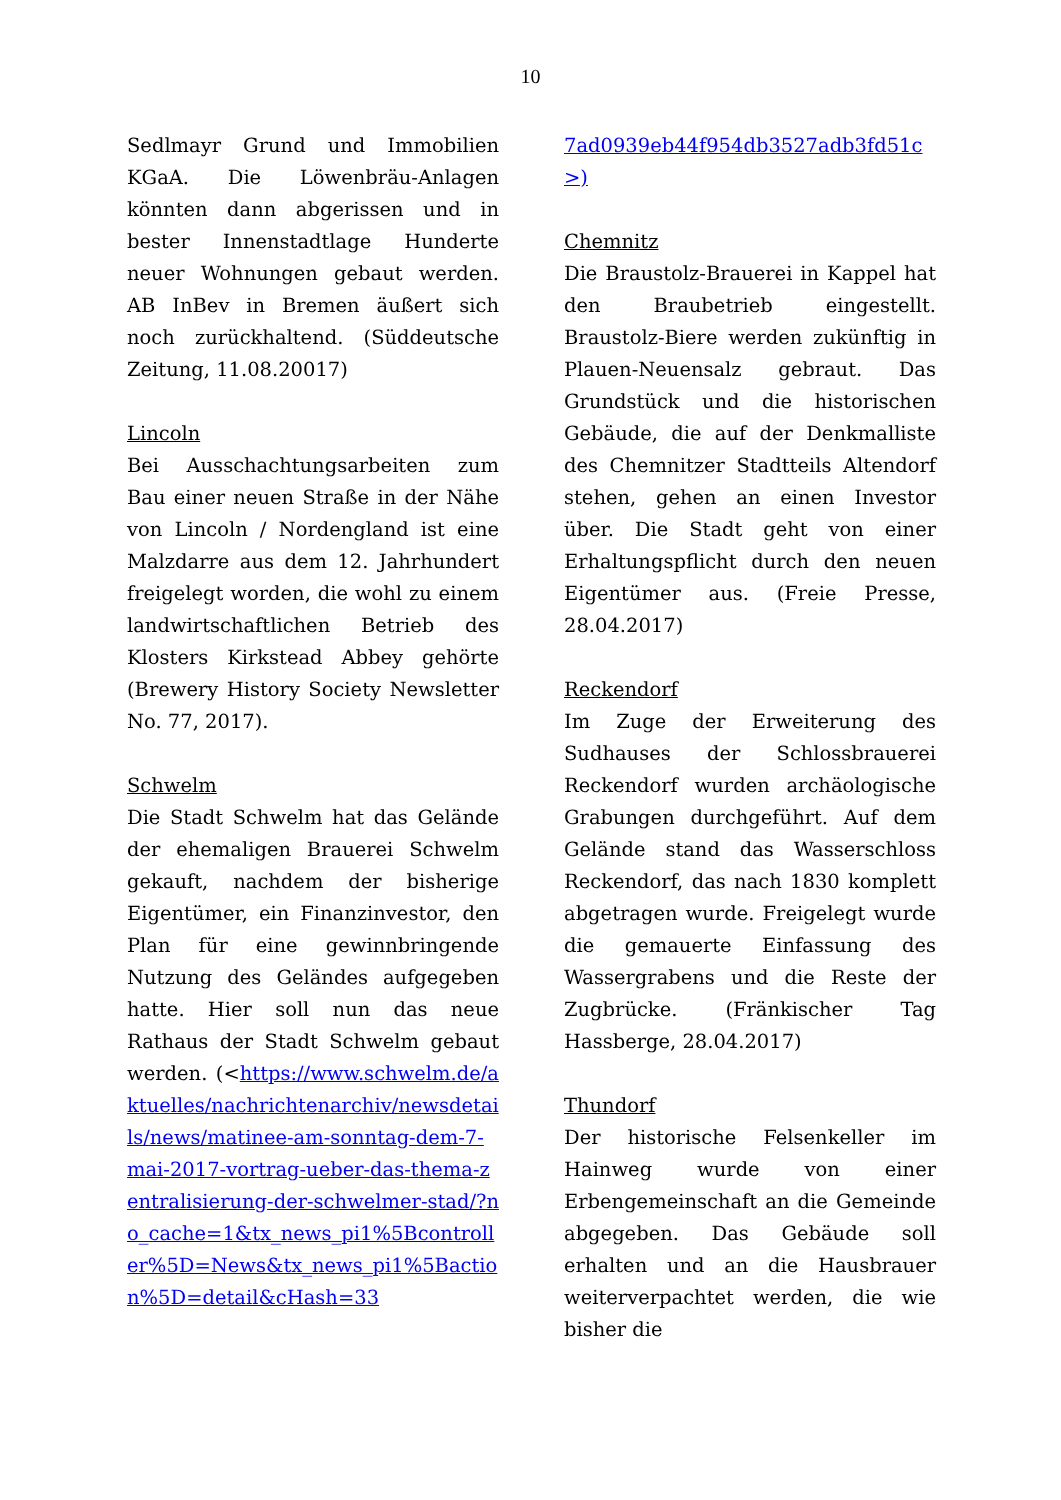10
Sedlmayr Grund und Immobilien KGaA. Die Löwenbräu-Anlagen könnten dann abgerissen und in bester Innenstadtlage Hunderte neuer Wohnungen gebaut werden. AB InBev in Bremen äußert sich noch zurückhaltend. (Süddeutsche Zeitung, 11.08.20017)
Lincoln
Bei Ausschachtungsarbeiten zum Bau einer neuen Straße in der Nähe von Lincoln / Nordengland ist eine Malzdarre aus dem 12. Jahrhundert freigelegt worden, die wohl zu einem landwirtschaftlichen Betrieb des Klosters Kirkstead Abbey gehörte (Brewery History Society Newsletter No. 77, 2017).
Schwelm
Die Stadt Schwelm hat das Gelände der ehemaligen Brauerei Schwelm gekauft, nachdem der bisherige Eigentümer, ein Finanzinvestor, den Plan für eine gewinnbringende Nutzung des Geländes aufgegeben hatte. Hier soll nun das neue Rathaus der Stadt Schwelm gebaut werden. (<https://www.schwelm.de/aktuelles/nachrichtenarchiv/newsdetails/news/matinee-am-sonntag-dem-7-mai-2017-vortrag-ueber-das-thema-zentralisierung-der-schwelmer-stad/?no_cache=1&tx_news_pi1%5Bcontroller%5D=News&tx_news_pi1%5Baction%5D=detail&cHash=33
7ad0939eb44f954db3527adb3fd51c>)
Chemnitz
Die Braustolz-Brauerei in Kappel hat den Braubetrieb eingestellt. Braustolz-Biere werden zukünftig in Plauen-Neuensalz gebraut. Das Grundstück und die historischen Gebäude, die auf der Denkmalliste des Chemnitzer Stadtteils Altendorf stehen, gehen an einen Investor über. Die Stadt geht von einer Erhaltungspflicht durch den neuen Eigentümer aus. (Freie Presse, 28.04.2017)
Reckendorf
Im Zuge der Erweiterung des Sudhauses der Schlossbrauerei Reckendorf wurden archäologische Grabungen durchgeführt. Auf dem Gelände stand das Wasserschloss Reckendorf, das nach 1830 komplett abgetragen wurde. Freigelegt wurde die gemauerte Einfassung des Wassergrabens und die Reste der Zugbrücke. (Fränkischer Tag Hassberge, 28.04.2017)
Thundorf
Der historische Felsenkeller im Hainweg wurde von einer Erbengemeinschaft an die Gemeinde abgegeben. Das Gebäude soll erhalten und an die Hausbrauer weiterverpachtet werden, die wie bisher die